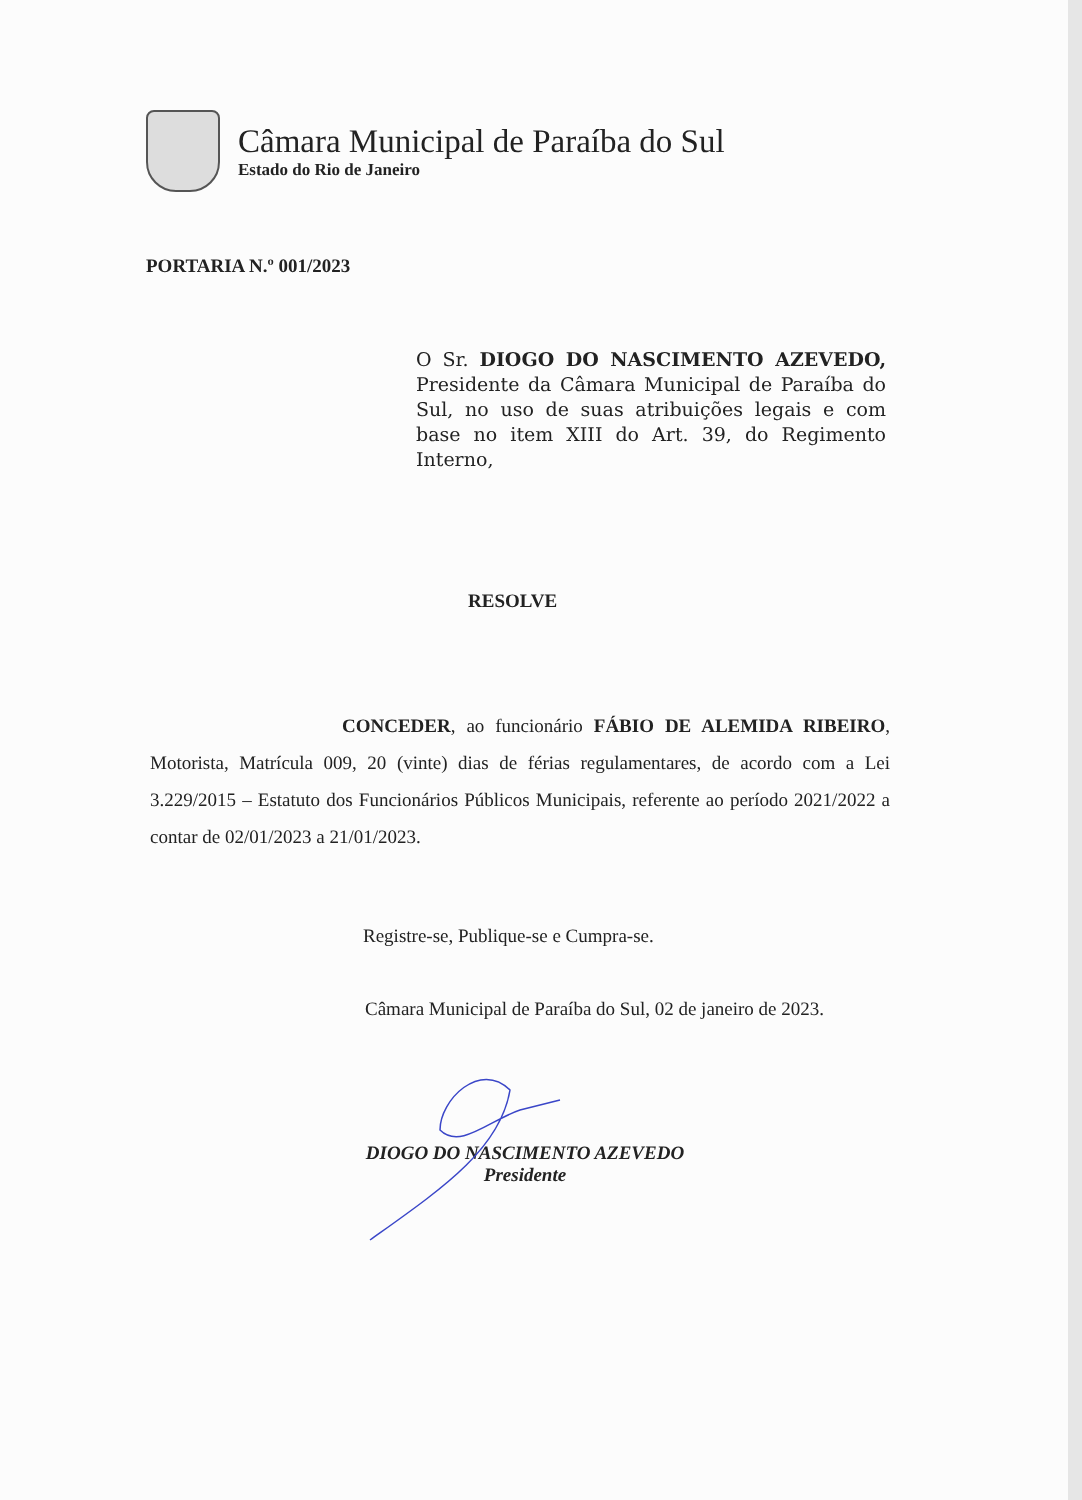Câmara Municipal de Paraíba do Sul
Estado do Rio de Janeiro
PORTARIA N.º 001/2023
O Sr. DIOGO DO NASCIMENTO AZEVEDO, Presidente da Câmara Municipal de Paraíba do Sul, no uso de suas atribuições legais e com base no item XIII do Art. 39, do Regimento Interno,
RESOLVE
CONCEDER, ao funcionário FÁBIO DE ALEMIDA RIBEIRO, Motorista, Matrícula 009, 20 (vinte) dias de férias regulamentares, de acordo com a Lei 3.229/2015 – Estatuto dos Funcionários Públicos Municipais, referente ao período 2021/2022 a contar de 02/01/2023 a 21/01/2023.
Registre-se, Publique-se e Cumpra-se.
Câmara Municipal de Paraíba do Sul, 02 de janeiro de 2023.
DIOGO DO NASCIMENTO AZEVEDO
Presidente